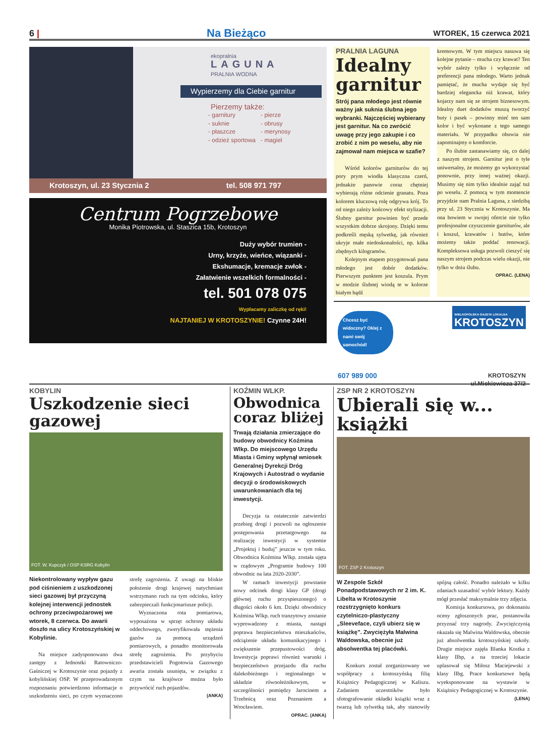6 | Na Bieżąco WTOREK, 15 czerwca 2021
ekopralnia
LAGUNA
PRALNIA WODNA
Wypierzemy dla Ciebie garnitur
Pierzemy także:
- garnitury
- suknie
- płaszcze
- odzież sportowa
- pierze
- obrusy
- merynosy
- magiel
Krotoszyn, ul. 23 Stycznia 2 tel. 508 971 797
Centrum Pogrzebowe
Monika Piotrowska, ul. Staszica 15b, Krotoszyn
Duży wybór trumien -
Urny, krzyże, wieńce, wiązanki -
Ekshumacje, kremacje zwłok -
Załatwienie wszelkich formalności -
tel. 501 078 075
Wypłacamy zaliczkę od ręki!
NAJTANIEJ W KROTOSZYNIE! Czynne 24H!
PRALNIA LAGUNA
Idealny garnitur
Strój pana młodego jest równie ważny jak suknia ślubna jego wybranki. Najczęściej wybierany jest garnitur. Na co zwrócić uwagę przy jego zakupie i co zrobić z nim po weselu, aby nie zajmował nam miejsca w szafie?
Wśród kolorów garniturów do tej pory prym wiodła klasyczna czerń, jednakże panowie coraz chętniej wybierają różne odcienie granatu. Poza kolorem kluczową rolę odgrywa krój. To od niego zależy końcowy efekt stylizacji. Ślubny garnitur powinien być przede wszystkim dobrze skrojony. Dzięki temu podkreśli męską sylwetkę, jak również ukryje małe niedoskonałości, np. kilka zbędnych kilogramów.
Kolejnym etapem przygotowań pana młodego jest dobór dodatków. Pierwszym punktem jest koszula. Prym w modzie ślubnej wiodą te w kolorze białym bądź
kremowym. W tym miejscu nasuwa się kolejne pytanie – mucha czy krawat? Ten wybór zależy tylko i wyłącznie od preferencji pana młodego. Warto jednak pamiętać, że mucha wydaje się być bardziej elegancka niż krawat, który kojarzy nam się ze strojem biznesowym. Idealny duet dodatków muszą tworzyć buty i pasek – powinny mieć ten sam kolor i być wykonane z tego samego materiału. W przypadku obuwia nie zapominajmy o komforcie.
Po ślubie zastanawiamy się, co dalej z naszym strojem. Garnitur jest o tyle uniwersalny, że możemy go wykorzystać ponownie, przy innej ważnej okazji. Musimy się nim tylko idealnie zająć tuż po weselu. Z pomocą w tym momencie przyjdzie nam Pralnia Laguna, z siedzibą przy ul. 23 Stycznia w Krotoszynie. Ma ona bowiem w swojej ofercie nie tylko profesjonalne czyszczenie garniturów, ale i koszul, krawatów i butów, które możemy także poddać renowacji. Kompleksowa usługa pozwoli cieszyć się naszym strojem podczas wielu okazji, nie tylko w dniu ślubu.
OPRAC. (LENA)
Chcesz być widoczny? Oklej z nami swój samochód!
WIELKOPOLSKA GAZETA LOKALNA
KROTOSZYN
607 989 000 KROTOSZYN
ul.Mickiewicza 37/2
KOBYLIN
Uszkodzenie sieci gazowej
FOT. W. Kupczyk / OSP KSRG Kobylin
Niekontrolowany wypływ gazu pod ciśnieniem z uszkodzonej sieci gazowej był przyczyną kolejnej interwencji jednostek ochrony przeciwpożarowej we wtorek, 8 czerwca. Do awarii doszło na ulicy Krotoszyńskiej w Kobylinie.
Na miejsce zadysponowano dwa zastępy z Jednostki Ratowniczo-Gaśniczej w Krotoszynie oraz pojazdy z kobylińskiej OSP. W przeprowadzonym rozpoznaniu potwierdzono informacje o uszkodzeniu sieci, po czym wyznaczono strefę zagrożenia. Z uwagi na bliskie położenie drogi krajowej natychmiast wstrzymano ruch na tym odcinku, który zabezpieczali funkcjonariusze policji.
Wyznaczona rota pomiarowa, wyposażona w sprzęt ochrony układu oddechowego, zweryfikowała stężenia gazów za pomocą urządzeń pomiarowych, a ponadto monitorowała strefę zagrożenia. Po przybyciu przedstawicieli Pogotowia Gazowego awaria została usunięta, w związku z czym na krajówce można było przywrócić ruch pojazdów.
(ANKA)
KOŹMIN WLKP.
Obwodnica coraz bliżej
Trwają działania zmierzające do budowy obwodnicy Koźmina Wlkp. Do miejscowego Urzędu Miasta i Gminy wpłynął wniosek Generalnej Dyrekcji Dróg Krajowych i Autostrad o wydanie decyzji o środowiskowych uwarunkowaniach dla tej inwestycji.
Decyzja ta ostatecznie zatwierdzi przebieg drogi i pozwoli na ogłoszenie postępowania przetargowego na realizację inwestycji w systemie „Projektuj i buduj” jeszcze w tym roku. Obwodnica Koźmina Wlkp. została ujęta w rządowym „Programie budowy 100 obwodnic na lata 2020-2030”.
W ramach inwestycji powstanie nowy odcinek drogi klasy GP (drogi głównej ruchu przyspieszonego) o długości około 6 km. Dzięki obwodnicy Koźmina Wlkp. ruch tranzytowy zostanie wyprowadzony z miasta, nastąpi poprawa bezpieczeństwa mieszkańców, odciążenie układu komunikacyjnego i zwiększenie przepustowości dróg. Inwestycja poprawi również warunki i bezpieczeństwo przejazdu dla ruchu dalekobieżnego i regionalnego w układzie równoleżnikowym, w szczególności pomiędzy Jarocinem a Trzebnicą oraz Poznaniem a Wrocławiem.
OPRAC. (ANKA)
ZSP NR 2 KROTOSZYN
Ubierali się w... książki
FOT. ZSP 2 Krotoszyn
W Zespole Szkół Ponadpodstawowych nr 2 im. K. Libelta w Krotoszynie rozstrzygnięto konkurs czytelniczo-plastyczny „Sleeveface, czyli ubierz się w książkę”. Zwyciężyła Malwina Waldowska, obecnie już absolwentka tej placówki.
Konkurs został zorganizowany we współpracy z krotoszyńską filią Książnicy Pedagogicznej w Kaliszu. Zadaniem uczestników było sfotografowanie okładki książki wraz z twarzą lub sylwetką tak, aby stanowiły spójną całość. Ponadto należało w kilku zdaniach uzasadnić wybór lektury. Każdy mógł przesłać maksymalnie trzy zdjęcia.
Komisja konkursowa, po dokonaniu oceny zgłoszonych prac, postanowiła przyznać trzy nagrody. Zwyciężczynią okazała się Malwina Waldowska, obecnie już absolwentka krotoszyńskiej szkoły. Drugie miejsce zajęła Blanka Kostka z klasy IIbp, a na trzeciej lokacie uplasował się Miłosz Maciejewski z klasy IIbg. Prace konkursowe będą wyeksponowane na wystawie w Książnicy Pedagogicznej w Krotoszynie.
(LENA)